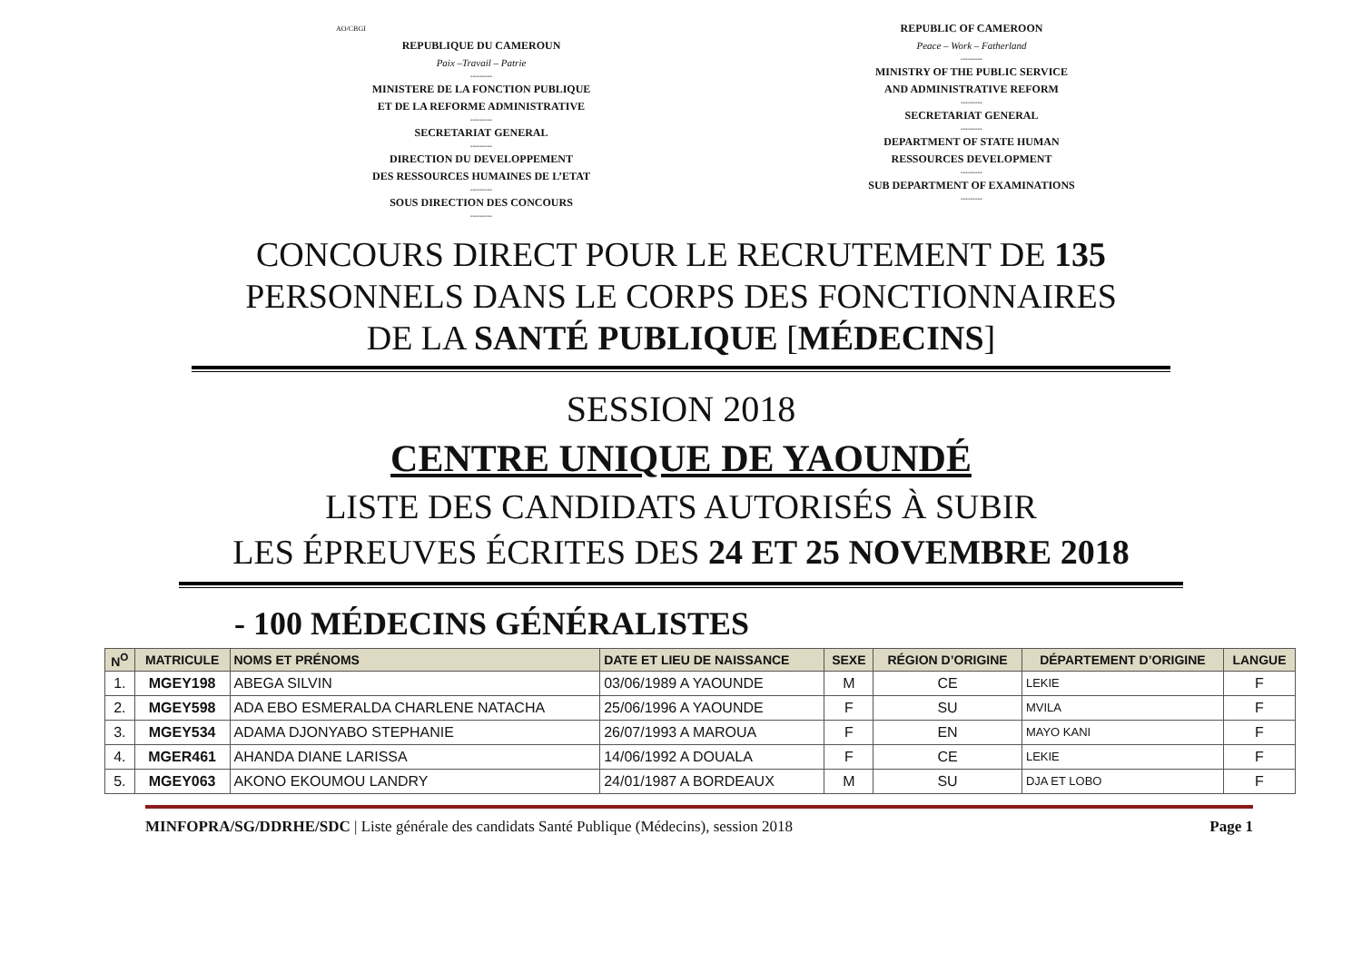AO/CBGI
REPUBLIQUE DU CAMEROUN
Paix –Travail – Patrie
---------
MINISTERE DE LA FONCTION PUBLIQUE
ET DE LA REFORME ADMINISTRATIVE
---------
SECRETARIAT GENERAL
---------
DIRECTION DU DEVELOPPEMENT
DES RESSOURCES HUMAINES DE L’ETAT
---------
SOUS DIRECTION DES CONCOURS
---------
REPUBLIC OF CAMEROON
Peace – Work – Fatherland
---------
MINISTRY OF THE PUBLIC SERVICE
AND ADMINISTRATIVE REFORM
---------
SECRETARIAT GENERAL
---------
DEPARTMENT OF STATE HUMAN
RESSOURCES DEVELOPMENT
---------
SUB DEPARTMENT OF EXAMINATIONS
---------
CONCOURS DIRECT POUR LE RECRUTEMENT DE 135
PERSONNELS DANS LE CORPS DES FONCTIONNAIRES
DE LA SANTÉ PUBLIQUE [MÉDECINS]
SESSION 2018
CENTRE UNIQUE DE YAOUNDÉ
LISTE DES CANDIDATS AUTORISÉS À SUBIR
LES ÉPREUVES ÉCRITES DES 24 ET 25 NOVEMBRE 2018
- 100 MÉDECINS GÉNÉRALISTES
| N<sup>O</sup> | MATRICULE | NOMS ET PRÉNOMS | DATE ET LIEU DE NAISSANCE | SEXE | RÉGION D’ORIGINE | DÉPARTEMENT D’ORIGINE | LANGUE |
| --- | --- | --- | --- | --- | --- | --- | --- |
| 1. | MGEY198 | ABEGA SILVIN | 03/06/1989 A YAOUNDE | M | CE | LEKIE | F |
| 2. | MGEY598 | ADA EBO ESMERALDA CHARLENE NATACHA | 25/06/1996 A YAOUNDE | F | SU | MVILA | F |
| 3. | MGEY534 | ADAMA DJONYABO STEPHANIE | 26/07/1993 A MAROUA | F | EN | MAYO KANI | F |
| 4. | MGER461 | AHANDA DIANE LARISSA | 14/06/1992 A DOUALA | F | CE | LEKIE | F |
| 5. | MGEY063 | AKONO EKOUMOU LANDRY | 24/01/1987 A BORDEAUX | M | SU | DJA ET LOBO | F |
MINFOPRA/SG/DDRHE/SDC | Liste générale des candidats Santé Publique (Médecins), session 2018 Page 1